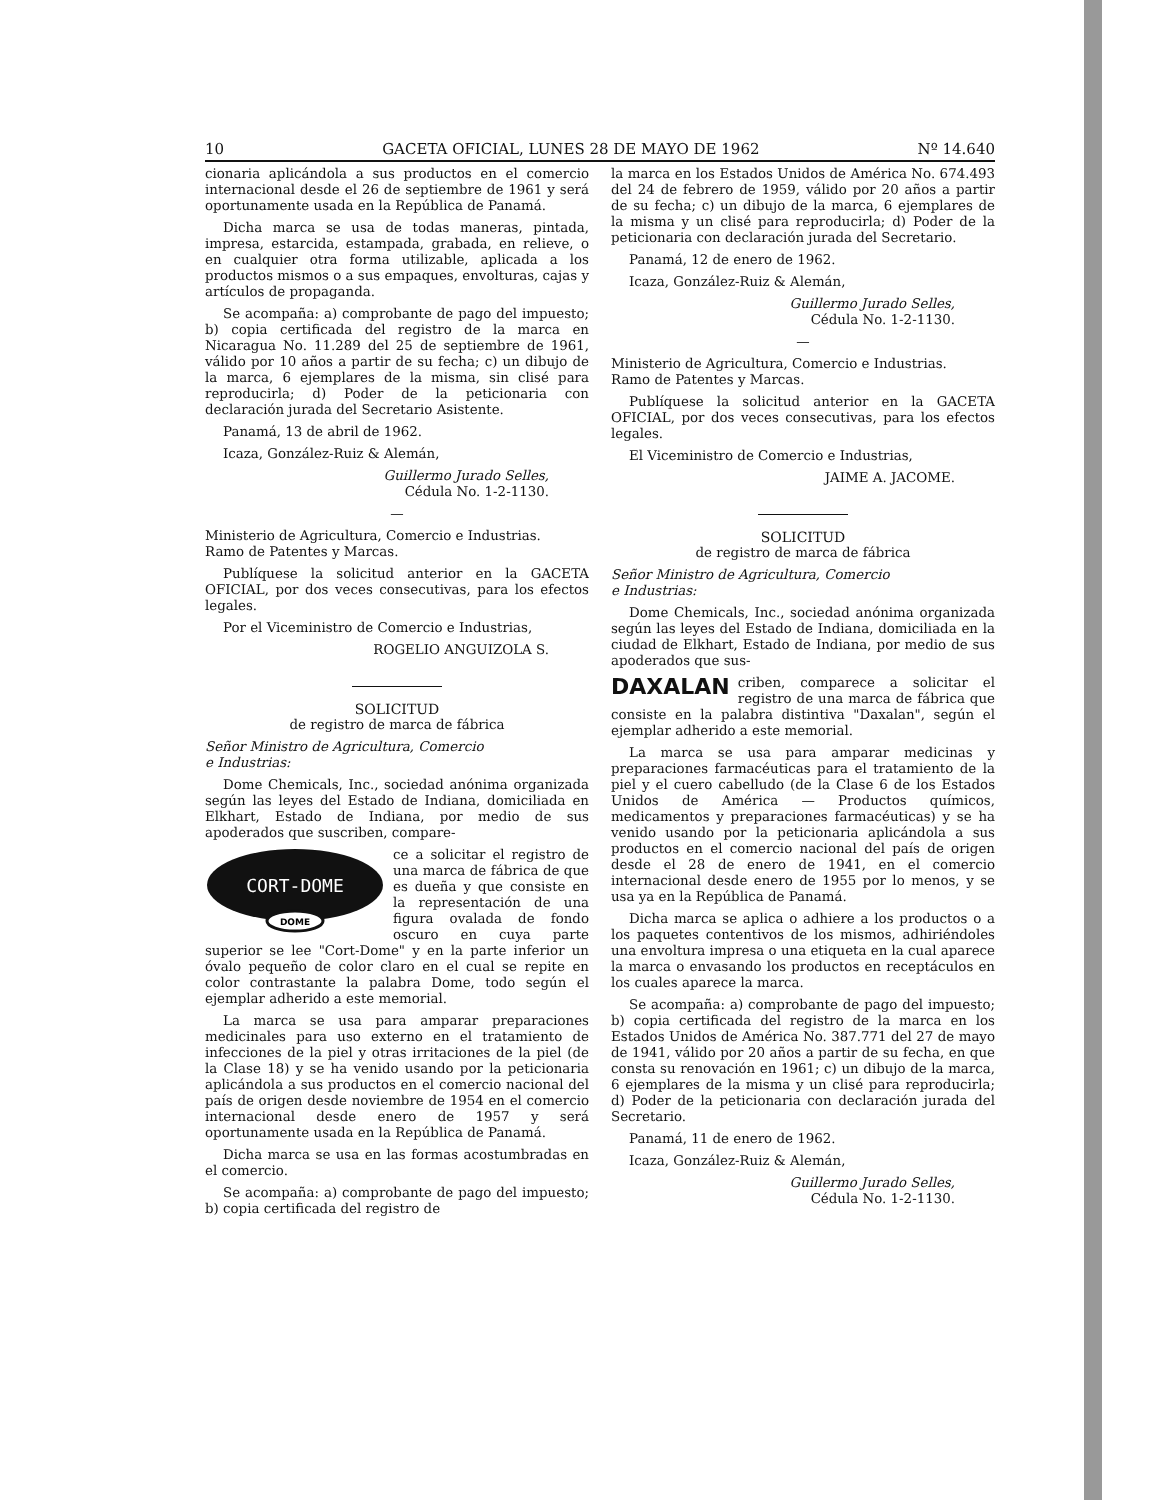10 GACETA OFICIAL, LUNES 28 DE MAYO DE 1962 Nº 14.640
cionaria aplicándola a sus productos en el comercio internacional desde el 26 de septiembre de 1961 y será oportunamente usada en la República de Panamá.
Dicha marca se usa de todas maneras, pintada, impresa, estarcida, estampada, grabada, en relieve, o en cualquier otra forma utilizable, aplicada a los productos mismos o a sus empaques, envolturas, cajas y artículos de propaganda.
Se acompaña: a) comprobante de pago del impuesto; b) copia certificada del registro de la marca en Nicaragua No. 11.289 del 25 de septiembre de 1961, válido por 10 años a partir de su fecha; c) un dibujo de la marca, 6 ejemplares de la misma, sin clisé para reproducirla; d) Poder de la peticionaria con declaración jurada del Secretario Asistente.
Panamá, 13 de abril de 1962.
Icaza, González-Ruiz & Alemán,
Guillermo Jurado Selles,
Cédula No. 1-2-1130.
—
Ministerio de Agricultura, Comercio e Industrias.
Ramo de Patentes y Marcas.
Publíquese la solicitud anterior en la GACETA OFICIAL, por dos veces consecutivas, para los efectos legales.
Por el Viceministro de Comercio e Industrias,
ROGELIO ANGUIZOLA S.
SOLICITUD
de registro de marca de fábrica
Señor Ministro de Agricultura, Comercio
e Industrias:
Dome Chemicals, Inc., sociedad anónima organizada según las leyes del Estado de Indiana, domiciliada en Elkhart, Estado de Indiana, por medio de sus apoderados que suscriben, compare-
CORT-DOME
DOME
ce a solicitar el registro de una marca de fábrica de que es dueña y que consiste en la representación de una figura ovalada de fondo oscuro en cuya parte superior se lee "Cort-Dome" y en la parte inferior un óvalo pequeño de color claro en el cual se repite en color contrastante la palabra Dome, todo según el ejemplar adherido a este memorial.
La marca se usa para amparar preparaciones medicinales para uso externo en el tratamiento de infecciones de la piel y otras irritaciones de la piel (de la Clase 18) y se ha venido usando por la peticionaria aplicándola a sus productos en el comercio nacional del país de origen desde noviembre de 1954 en el comercio internacional desde enero de 1957 y será oportunamente usada en la República de Panamá.
Dicha marca se usa en las formas acostumbradas en el comercio.
Se acompaña: a) comprobante de pago del impuesto; b) copia certificada del registro de
la marca en los Estados Unidos de América No. 674.493 del 24 de febrero de 1959, válido por 20 años a partir de su fecha; c) un dibujo de la marca, 6 ejemplares de la misma y un clisé para reproducirla; d) Poder de la peticionaria con declaración jurada del Secretario.
Panamá, 12 de enero de 1962.
Icaza, González-Ruiz & Alemán,
Guillermo Jurado Selles,
Cédula No. 1-2-1130.
—
Ministerio de Agricultura, Comercio e Industrias.
Ramo de Patentes y Marcas.
Publíquese la solicitud anterior en la GACETA OFICIAL, por dos veces consecutivas, para los efectos legales.
El Viceministro de Comercio e Industrias,
JAIME A. JACOME.
SOLICITUD
de registro de marca de fábrica
Señor Ministro de Agricultura, Comercio
e Industrias:
Dome Chemicals, Inc., sociedad anónima organizada según las leyes del Estado de Indiana, domiciliada en la ciudad de Elkhart, Estado de Indiana, por medio de sus apoderados que sus-
DAXALAN
criben, comparece a solicitar el registro de una marca de fábrica que consiste en la palabra distintiva "Daxalan", según el ejemplar adherido a este memorial.
La marca se usa para amparar medicinas y preparaciones farmacéuticas para el tratamiento de la piel y el cuero cabelludo (de la Clase 6 de los Estados Unidos de América — Productos químicos, medicamentos y preparaciones farmacéuticas) y se ha venido usando por la peticionaria aplicándola a sus productos en el comercio nacional del país de origen desde el 28 de enero de 1941, en el comercio internacional desde enero de 1955 por lo menos, y se usa ya en la República de Panamá.
Dicha marca se aplica o adhiere a los productos o a los paquetes contentivos de los mismos, adhiriéndoles una envoltura impresa o una etiqueta en la cual aparece la marca o envasando los productos en receptáculos en los cuales aparece la marca.
Se acompaña: a) comprobante de pago del impuesto; b) copia certificada del registro de la marca en los Estados Unidos de América No. 387.771 del 27 de mayo de 1941, válido por 20 años a partir de su fecha, en que consta su renovación en 1961; c) un dibujo de la marca, 6 ejemplares de la misma y un clisé para reproducirla; d) Poder de la peticionaria con declaración jurada del Secretario.
Panamá, 11 de enero de 1962.
Icaza, González-Ruiz & Alemán,
Guillermo Jurado Selles,
Cédula No. 1-2-1130.